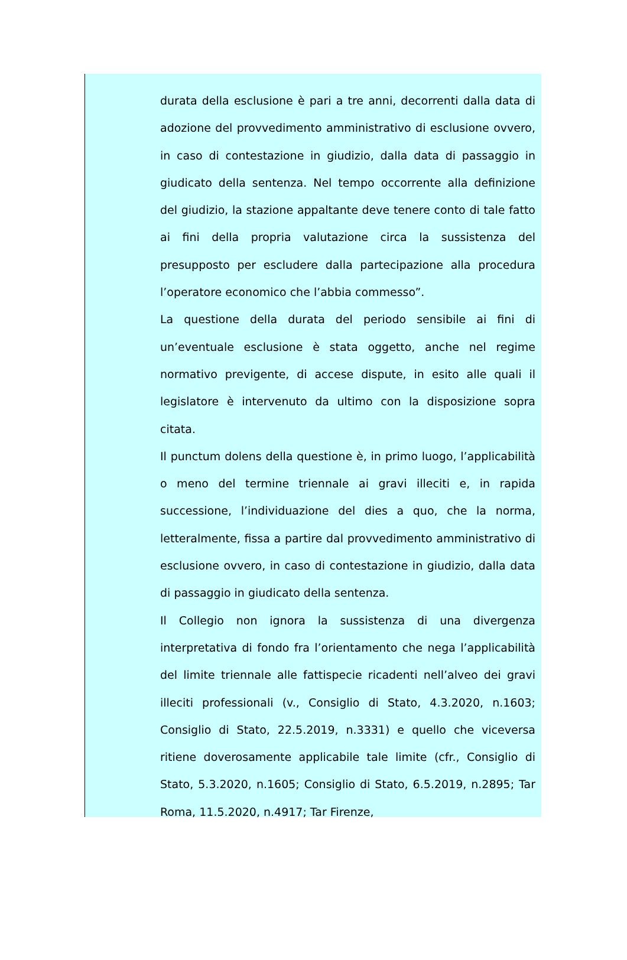durata della esclusione è pari a tre anni, decorrenti dalla data di adozione del provvedimento amministrativo di esclusione ovvero, in caso di contestazione in giudizio, dalla data di passaggio in giudicato della sentenza. Nel tempo occorrente alla definizione del giudizio, la stazione appaltante deve tenere conto di tale fatto ai fini della propria valutazione circa la sussistenza del presupposto per escludere dalla partecipazione alla procedura l’operatore economico che l’abbia commesso”.
La questione della durata del periodo sensibile ai fini di un’eventuale esclusione è stata oggetto, anche nel regime normativo previgente, di accese dispute, in esito alle quali il legislatore è intervenuto da ultimo con la disposizione sopra citata.
Il punctum dolens della questione è, in primo luogo, l’applicabilità o meno del termine triennale ai gravi illeciti e, in rapida successione, l’individuazione del dies a quo, che la norma, letteralmente, fissa a partire dal provvedimento amministrativo di esclusione ovvero, in caso di contestazione in giudizio, dalla data di passaggio in giudicato della sentenza.
Il Collegio non ignora la sussistenza di una divergenza interpretativa di fondo fra l’orientamento che nega l’applicabilità del limite triennale alle fattispecie ricadenti nell’alveo dei gravi illeciti professionali (v., Consiglio di Stato, 4.3.2020, n.1603; Consiglio di Stato, 22.5.2019, n.3331) e quello che viceversa ritiene doverosamente applicabile tale limite (cfr., Consiglio di Stato, 5.3.2020, n.1605; Consiglio di Stato, 6.5.2019, n.2895; Tar Roma, 11.5.2020, n.4917; Tar Firenze,